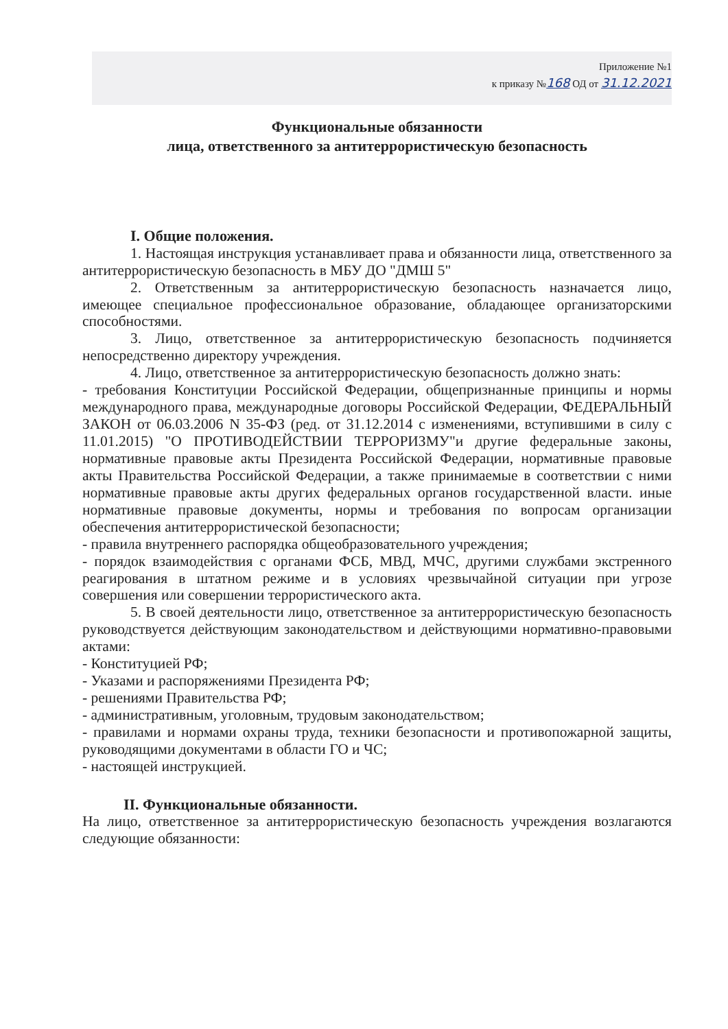Приложение №1
к приказу №168 ОД от 31.12.2021
Функциональные обязанности
лица, ответственного за антитеррористическую безопасность
I. Общие положения.
1. Настоящая инструкция устанавливает права и обязанности лица, ответственного за антитеррористическую безопасность в МБУ ДО "ДМШ 5"
2. Ответственным за антитеррористическую безопасность назначается лицо, имеющее специальное профессиональное образование, обладающее организаторскими способностями.
3. Лицо, ответственное за антитеррористическую безопасность подчиняется непосредственно директору учреждения.
4. Лицо, ответственное за антитеррористическую безопасность должно знать:
- требования Конституции Российской Федерации, общепризнанные принципы и нормы международного права, международные договоры Российской Федерации, ФЕДЕРАЛЬНЫЙ ЗАКОН от 06.03.2006 N 35-ФЗ (ред. от 31.12.2014 с изменениями, вступившими в силу с 11.01.2015) "О ПРОТИВОДЕЙСТВИИ ТЕРРОРИЗМУ"и другие федеральные законы, нормативные правовые акты Президента Российской Федерации, нормативные правовые акты Правительства Российской Федерации, а также принимаемые в соответствии с ними нормативные правовые акты других федеральных органов государственной власти. иные нормативные правовые документы, нормы и требования по вопросам организации обеспечения антитеррористической безопасности;
- правила внутреннего распорядка общеобразовательного учреждения;
- порядок взаимодействия с органами ФСБ, МВД, МЧС, другими службами экстренного реагирования в штатном режиме и в условиях чрезвычайной ситуации при угрозе совершения или совершении террористического акта.
5. В своей деятельности лицо, ответственное за антитеррористическую безопасность руководствуется действующим законодательством и действующими нормативно-правовыми актами:
- Конституцией РФ;
- Указами и распоряжениями Президента РФ;
- решениями Правительства РФ;
- административным, уголовным, трудовым законодательством;
- правилами и нормами охраны труда, техники безопасности и противопожарной защиты, руководящими документами в области ГО и ЧС;
- настоящей инструкцией.
II. Функциональные обязанности.
На лицо, ответственное за антитеррористическую безопасность учреждения возлагаются следующие обязанности: